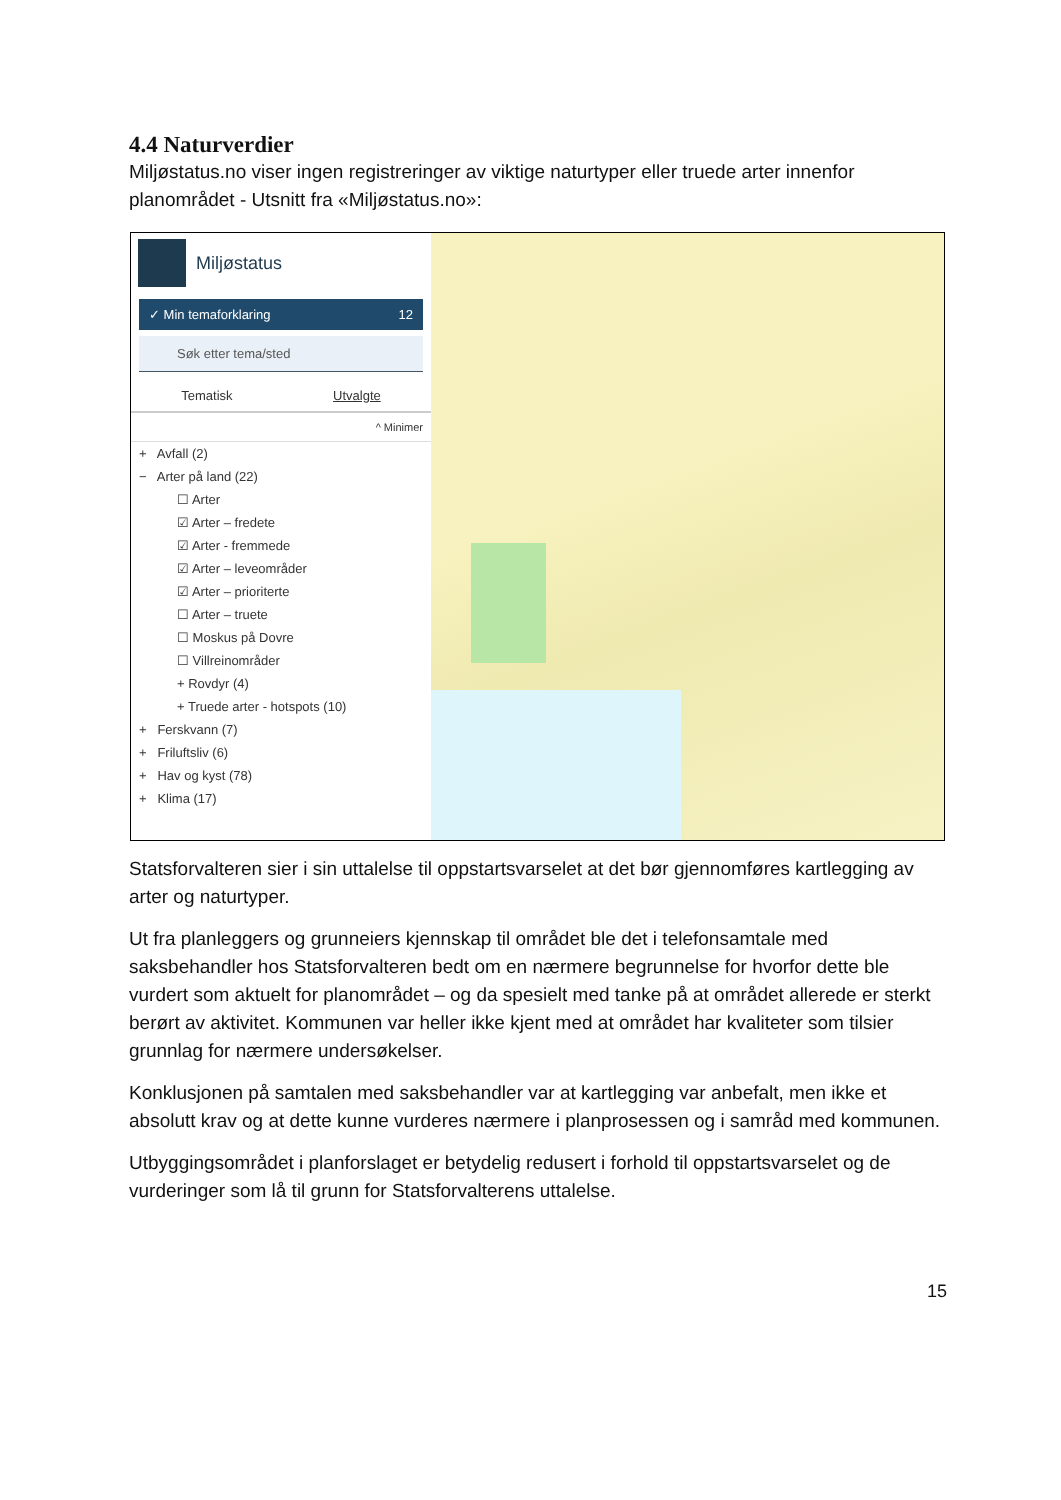4.4 Naturverdier
Miljøstatus.no viser ingen registreringer av viktige naturtyper eller truede arter innenfor planområdet - Utsnitt fra «Miljøstatus.no»:
Miljøstatus
✓ Min temaforklaring 12
Søk etter tema/sted
Tematisk Utvalgte
^ Minimer
+ Avfall (2)
− Arter på land (22)
☐ Arter
☑ Arter – fredete
☑ Arter - fremmede
☑ Arter – leveområder
☑ Arter – prioriterte
☐ Arter – truete
☐ Moskus på Dovre
☐ Villreinområder
+ Rovdyr (4)
+ Truede arter - hotspots (10)
+ Ferskvann (7)
+ Friluftsliv (6)
+ Hav og kyst (78)
+ Klima (17)
Statsforvalteren sier i sin uttalelse til oppstartsvarselet at det bør gjennomføres kartlegging av arter og naturtyper.
Ut fra planleggers og grunneiers kjennskap til området ble det i telefonsamtale med saksbehandler hos Statsforvalteren bedt om en nærmere begrunnelse for hvorfor dette ble vurdert som aktuelt for planområdet – og da spesielt med tanke på at området allerede er sterkt berørt av aktivitet. Kommunen var heller ikke kjent med at området har kvaliteter som tilsier grunnlag for nærmere undersøkelser.
Konklusjonen på samtalen med saksbehandler var at kartlegging var anbefalt, men ikke et absolutt krav og at dette kunne vurderes nærmere i planprosessen og i samråd med kommunen.
Utbyggingsområdet i planforslaget er betydelig redusert i forhold til oppstartsvarselet og de vurderinger som lå til grunn for Statsforvalterens uttalelse.
15